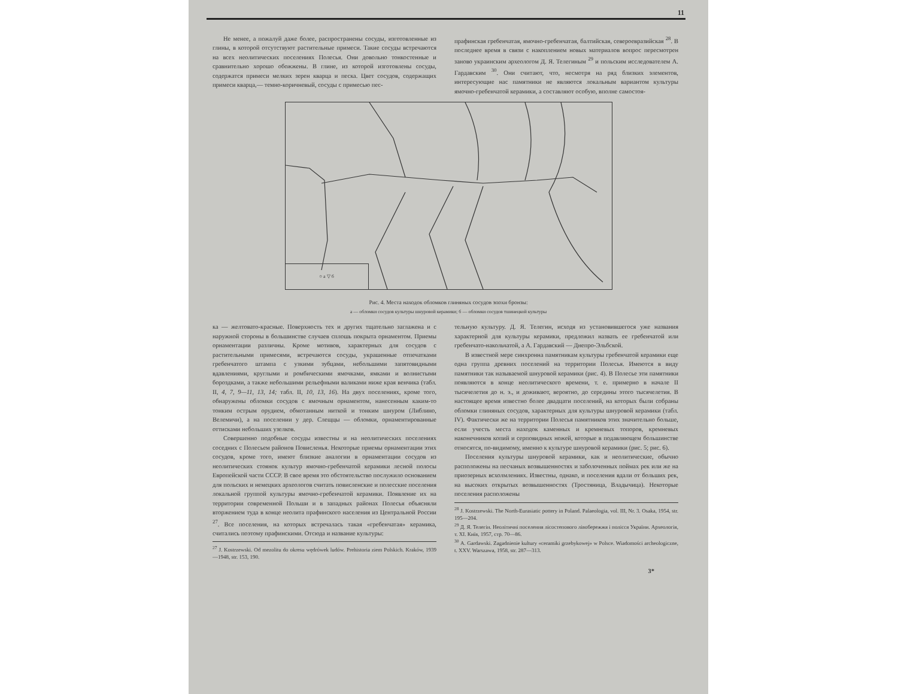11
Не менее, а пожалуй даже более, распространены сосуды, изготовленные из глины, в которой отсутствуют растительные примеси. Такие сосуды встречаются на всех неолитических поселениях Полесья. Они довольно тонкостенные и сравнительно хорошо обожжены. В глине, из которой изготовлены сосуды, содержатся примеси мелких зерен кварца и песка. Цвет сосудов, содержащих примеси кварца,— темно-коричневый, сосуды с примесью пес-
прафинская гребенчатая, ямочно-гребенчатая, балтийская, североевразийская <sup>28</sup>. В последнее время в связи с накоплением новых материалов вопрос пересмотрен заново украинским археологом Д. Я. Телегиным <sup>29</sup> и польским исследователем А. Гардавским <sup>30</sup>. Они считают, что, несмотря на ряд близких элементов, интересующие нас памятники не являются локальным вариантом культуры ямочно-гребенчатой керамики, а составляют особую, вполне самостоя-
○ а ▽ б
Рис. 4. Места находок обломков глиняных сосудов эпохи бронзы:
а — обломки сосудов культуры шнуровой керамики; б — обломки сосудов тшинецкой культуры
ка — желтовато-красные. Поверхность тех и других тщательно заглажена и с наружной стороны в большинстве случаев сплошь покрыта орнаментом. Приемы орнаментации различны. Кроме мотивов, характерных для сосудов с растительными примесями, встречаются сосуды, украшенные отпечатками гребенчатого штампа с узкими зубцами, небольшими запятовидными вдавлениями, круглыми и ромбическими ямочками, ямками и волнистыми бороздками, а также небольшими рельефными валиками ниже края венчика (табл. II, 4, 7, 9—11, 13, 14; табл. II, 10, 13, 16). На двух поселениях, кроме того, обнаружены обломки сосудов с ямочным орнаментом, нанесенным каким-то тонким острым орудием, обмотанным ниткой и тонким шнуром (Либлино, Велемичи), а на поселении у дер. Слещцы — обломки, орнаментированные оттисками небольших узелков.
Совершенно подобные сосуды известны и на неолитических поселениях соседних с Полесьем районов Повисленья. Некоторые приемы орнаментации этих сосудов, кроме того, имеют близкие аналогии в орнаментации сосудов из неолитических стоянок культур ямочно-гребенчатой керамики лесной полосы Европейской части СССР. В свое время это обстоятельство послужило основанием для польских и немецких археологов считать повисленские и полесские поселения локальной группой культуры ямочно-гребенчатой керамики. Появление их на территории современной Польши и в западных районах Полесья объясняли вторжением туда в конце неолита прафинского населения из Центральной России <sup>27</sup>. Все поселения, на которых встречалась такая «гребенчатая» керамика, считались поэтому прафинскими. Отсюда и название культуры:
<sup>27</sup> J. Kostrzewski. Od mezolitu do okresu wędrówek ludów. Prehistoria ziem Polskich. Kraków, 1939—1948, str. 153, 190.
тельную культуру. Д. Я. Телегин, исходя из установившегося уже названия характерной для культуры керамики, предложил назвать ее гребенчатой или гребенчато-накольчатой, а А. Гардавский — Днепро-Эльбской.
В известной мере синхронна памятникам культуры гребенчатой керамики еще одна группа древних поселений на территории Полесья. Имеются в виду памятники так называемой шнуровой керамики (рис. 4). В Полесье эти памятники появляются в конце неолитического времени, т. е. примерно в начале II тысячелетия до н. э., и доживают, вероятно, до середины этого тысячелетия. В настоящее время известно более двадцати поселений, на которых были собраны обломки глиняных сосудов, характерных для культуры шнуровой керамики (табл. IV). Фактически же на территории Полесья памятников этих значительно больше, если учесть места находок каменных и кремневых топоров, кремневых наконечников копий и серповидных ножей, которые в подавляющем большинстве относятся, по-видимому, именно к культуре шнуровой керамики (рис. 5; рис. 6).
Поселения культуры шнуровой керамики, как и неолитические, обычно расположены на песчаных возвышенностях и заболоченных поймах рек или же на приозерных всхолмлениях. Известны, однако, и поселения вдали от больших рек, на высоких открытых возвышенностях (Тростяница, Владычица). Некоторые поселения расположены
<sup>28</sup> J. Kostrzewski. The North-Eurasiatic pottery in Poland. Palaeologia, vol. III, Nr. 3. Osaka, 1954, str. 195—204.
<sup>29</sup> Д. Я. Телегін. Неолітичні поселення лісостепового лівобережжя і полісся України. Археологія, т. XI. Київ, 1957, стр. 70—86.
<sup>30</sup> A. Gardawski. Zagadnienie kultury «ceramiki grzebykowej» w Polsce. Wiadomości archeologiczne, t. XXV. Warszawa, 1958, str. 287—313.
3*